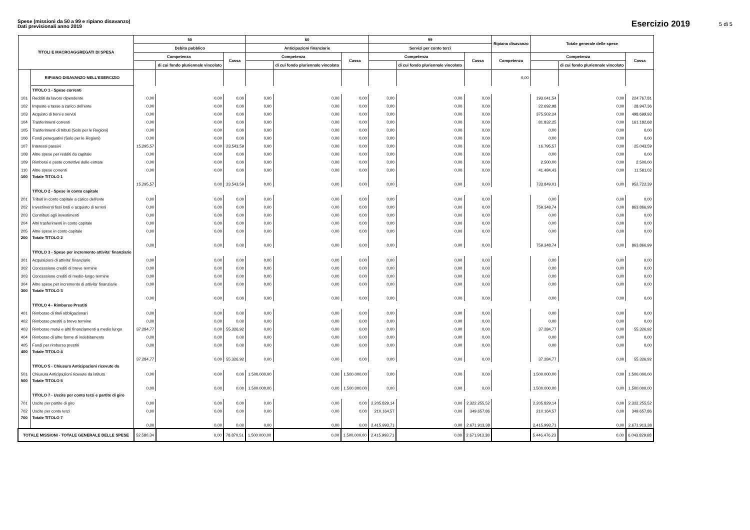Spese (missioni da 50 a 99 e ripiano disavanzo)
Dati previsionali anno 2019
Esercizio 2019
5 di 5
| TITOLI E MACROAGGREGATI DI SPESA | | 50 | | | 60 | | | 99 | | | Ripiano disavanzo | Totale generale delle spese | | |
| --- | --- | --- | --- | --- | --- | --- | --- | --- | --- | --- | --- | --- | --- | --- |
| | | Debito pubblico | | | Anticipazioni finanziarie | | | Servizi per conto terzi | | | | | | |
| | | Competenza | | Cassa | Competenza | | Cassa | Competenza | | Cassa | Competenza | Competenza | | Cassa |
| | | | di cui fondo pluriennale vincolato | | | di cui fondo pluriennale vincolato | | | di cui fondo pluriennale vincolato | | | | di cui fondo pluriennale vincolato | |
| | RIPIANO DISAVANZO NELL'ESERCIZIO | | | | | | | | | | 0,00 | | | |
| | TITOLO 1 - Spese correnti | | | | | | | | | | | | | |
| 101 | Redditi da lavoro dipendente | 0,00 | 0,00 | 0,00 | 0,00 | 0,00 | 0,00 | 0,00 | 0,00 | 0,00 | | 193.041,54 | 0,00 | 224.767,81 |
| 102 | Imposte e tasse a carico dell'ente | 0,00 | 0,00 | 0,00 | 0,00 | 0,00 | 0,00 | 0,00 | 0,00 | 0,00 | | 22.692,98 | 0,00 | 28.947,36 |
| 103 | Acquisto di beni e servizi | 0,00 | 0,00 | 0,00 | 0,00 | 0,00 | 0,00 | 0,00 | 0,00 | 0,00 | | 375.502,24 | 0,00 | 498.699,93 |
| 104 | Trasferimenti correnti | 0,00 | 0,00 | 0,00 | 0,00 | 0,00 | 0,00 | 0,00 | 0,00 | 0,00 | | 81.832,25 | 0,00 | 161.182,68 |
| 105 | Trasferimenti di tributi (Solo per le Regioni) | 0,00 | 0,00 | 0,00 | 0,00 | 0,00 | 0,00 | 0,00 | 0,00 | 0,00 | | 0,00 | 0,00 | 0,00 |
| 106 | Fondi perequativi (Solo per le Regioni) | 0,00 | 0,00 | 0,00 | 0,00 | 0,00 | 0,00 | 0,00 | 0,00 | 0,00 | | 0,00 | 0,00 | 0,00 |
| 107 | Interessi passivi | 15.295,57 | 0,00 | 23.543,59 | 0,00 | 0,00 | 0,00 | 0,00 | 0,00 | 0,00 | | 16.795,57 | 0,00 | 25.043,59 |
| 108 | Altre spese per redditi da capitale | 0,00 | 0,00 | 0,00 | 0,00 | 0,00 | 0,00 | 0,00 | 0,00 | 0,00 | | 0,00 | 0,00 | 0,00 |
| 109 | Rimborsi e poste correttive delle entrate | 0,00 | 0,00 | 0,00 | 0,00 | 0,00 | 0,00 | 0,00 | 0,00 | 0,00 | | 2.500,00 | 0,00 | 2.500,00 |
| 110 | Altre spese correnti | 0,00 | 0,00 | 0,00 | 0,00 | 0,00 | 0,00 | 0,00 | 0,00 | 0,00 | | 41.484,43 | 0,00 | 11.581,02 |
| 100 | Totale TITOLO 1 | 15.295,57 | 0,00 | 23.543,59 | 0,00 | 0,00 | 0,00 | 0,00 | 0,00 | 0,00 | | 733.849,01 | 0,00 | 952.722,39 |
| | TITOLO 2 - Spese in conto capitale | | | | | | | | | | | | | |
| 201 | Tributi in conto capitale a carico dell'ente | 0,00 | 0,00 | 0,00 | 0,00 | 0,00 | 0,00 | 0,00 | 0,00 | 0,00 | | 0,00 | 0,00 | 0,00 |
| 202 | Investimenti fissi lordi e acquisto di terreni | 0,00 | 0,00 | 0,00 | 0,00 | 0,00 | 0,00 | 0,00 | 0,00 | 0,00 | | 759.348,74 | 0,00 | 863.866,99 |
| 203 | Contributi agli investimenti | 0,00 | 0,00 | 0,00 | 0,00 | 0,00 | 0,00 | 0,00 | 0,00 | 0,00 | | 0,00 | 0,00 | 0,00 |
| 204 | Altri trasferimenti in conto capitale | 0,00 | 0,00 | 0,00 | 0,00 | 0,00 | 0,00 | 0,00 | 0,00 | 0,00 | | 0,00 | 0,00 | 0,00 |
| 205 | Altre spese in conto capitale | 0,00 | 0,00 | 0,00 | 0,00 | 0,00 | 0,00 | 0,00 | 0,00 | 0,00 | | 0,00 | 0,00 | 0,00 |
| 200 | Totale TITOLO 2 | 0,00 | 0,00 | 0,00 | 0,00 | 0,00 | 0,00 | 0,00 | 0,00 | 0,00 | | 759.348,74 | 0,00 | 863.866,99 |
| | TITOLO 3 - Spese per incremento attivita' finanziarie | | | | | | | | | | | | | |
| 301 | Acquisizioni di attivita' finanziarie | 0,00 | 0,00 | 0,00 | 0,00 | 0,00 | 0,00 | 0,00 | 0,00 | 0,00 | | 0,00 | 0,00 | 0,00 |
| 302 | Concessione crediti di breve termine | 0,00 | 0,00 | 0,00 | 0,00 | 0,00 | 0,00 | 0,00 | 0,00 | 0,00 | | 0,00 | 0,00 | 0,00 |
| 303 | Concessione crediti di medio-lungo termine | 0,00 | 0,00 | 0,00 | 0,00 | 0,00 | 0,00 | 0,00 | 0,00 | 0,00 | | 0,00 | 0,00 | 0,00 |
| 304 | Altre spese per incremento di attivita' finanziarie | 0,00 | 0,00 | 0,00 | 0,00 | 0,00 | 0,00 | 0,00 | 0,00 | 0,00 | | 0,00 | 0,00 | 0,00 |
| 300 | Totale TITOLO 3 | 0,00 | 0,00 | 0,00 | 0,00 | 0,00 | 0,00 | 0,00 | 0,00 | 0,00 | | 0,00 | 0,00 | 0,00 |
| | TITOLO 4 - Rimborso Prestiti | | | | | | | | | | | | | |
| 401 | Rimborso di titoli obbligazionari | 0,00 | 0,00 | 0,00 | 0,00 | 0,00 | 0,00 | 0,00 | 0,00 | 0,00 | | 0,00 | 0,00 | 0,00 |
| 402 | Rimborso prestiti a breve termine | 0,00 | 0,00 | 0,00 | 0,00 | 0,00 | 0,00 | 0,00 | 0,00 | 0,00 | | 0,00 | 0,00 | 0,00 |
| 403 | Rimborso mutui e altri finanziamenti a medio lungo | 37.284,77 | 0,00 | 55.326,92 | 0,00 | 0,00 | 0,00 | 0,00 | 0,00 | 0,00 | | 37.284,77 | 0,00 | 55.326,92 |
| 404 | Rimborso di altre forme di indebitamento | 0,00 | 0,00 | 0,00 | 0,00 | 0,00 | 0,00 | 0,00 | 0,00 | 0,00 | | 0,00 | 0,00 | 0,00 |
| 405 | Fondi per rimborso prestiti | 0,00 | 0,00 | 0,00 | 0,00 | 0,00 | 0,00 | 0,00 | 0,00 | 0,00 | | 0,00 | 0,00 | 0,00 |
| 400 | Totale TITOLO 4 | 37.284,77 | 0,00 | 55.326,92 | 0,00 | 0,00 | 0,00 | 0,00 | 0,00 | 0,00 | | 37.284,77 | 0,00 | 55.326,92 |
| | TITOLO 5 - Chiusura Anticipazioni ricevute da | | | | | | | | | | | | | |
| 501 | Chiusura Anticipazioni ricevute da istituto | 0,00 | 0,00 | 0,00 | 1.500.000,00 | 0,00 | 1.500.000,00 | 0,00 | 0,00 | 0,00 | | 1.500.000,00 | 0,00 | 1.500.000,00 |
| 500 | Totale TITOLO 5 | 0,00 | 0,00 | 0,00 | 1.500.000,00 | 0,00 | 1.500.000,00 | 0,00 | 0,00 | 0,00 | | 1.500.000,00 | 0,00 | 1.500.000,00 |
| | TITOLO 7 - Uscite per conto terzi e partite di giro | | | | | | | | | | | | | |
| 701 | Uscite per partite di giro | 0,00 | 0,00 | 0,00 | 0,00 | 0,00 | 0,00 | 2.205.829,14 | 0,00 | 2.322.255,52 | | 2.205.829,14 | 0,00 | 2.322.255,52 |
| 702 | Uscite per conto terzi | 0,00 | 0,00 | 0,00 | 0,00 | 0,00 | 0,00 | 210.164,57 | 0,00 | 349.657,86 | | 210.164,57 | 0,00 | 349.657,86 |
| 700 | Totale TITOLO 7 | 0,00 | 0,00 | 0,00 | 0,00 | 0,00 | 0,00 | 2.415.993,71 | 0,00 | 2.671.913,38 | | 2.415.993,71 | 0,00 | 2.671.913,38 |
| TOTALE MISSIONI - TOTALE GENERALE DELLE SPESE | | 52.580,34 | 0,00 | 78.870,51 | 1.500.000,00 | 0,00 | 1.500.000,00 | 2.415.993,71 | 0,00 | 2.671.913,38 | | 5.446.476,23 | 0,00 | 6.043.829,68 |